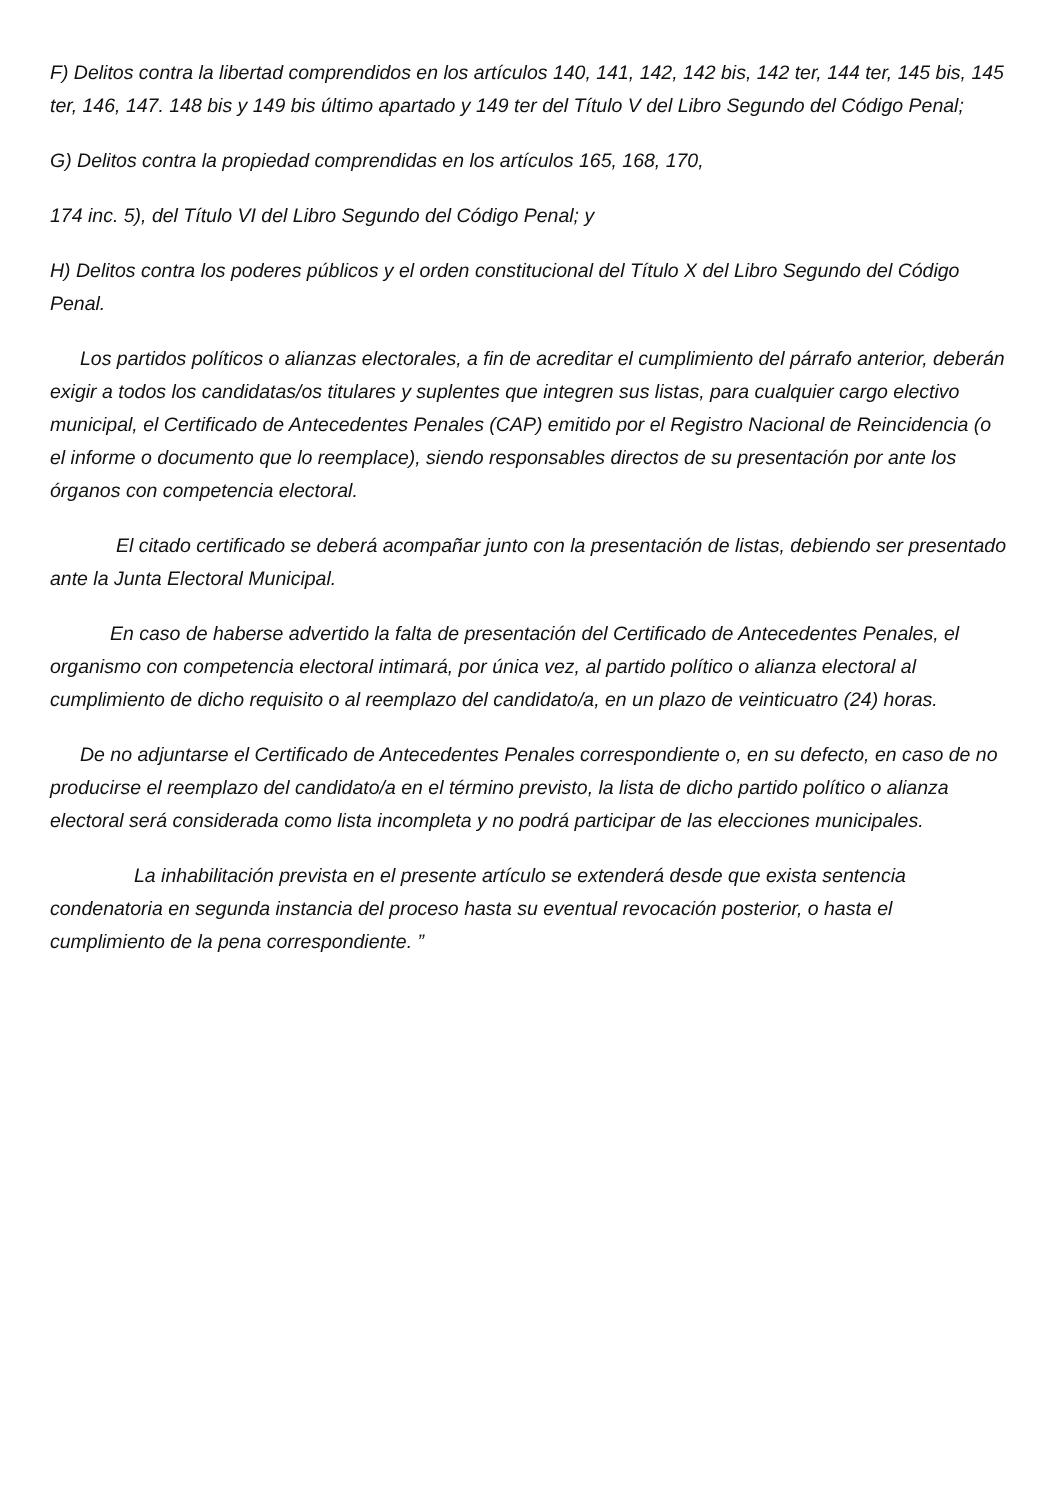F) Delitos contra la libertad comprendidos en los artículos 140, 141, 142, 142 bis, 142 ter, 144 ter, 145 bis, 145 ter, 146, 147. 148 bis y 149 bis último apartado y 149 ter del Título V del Libro Segundo del Código Penal;
G) Delitos contra la propiedad comprendidas en los artículos 165, 168, 170,
174 inc. 5), del Título VI del Libro Segundo del Código Penal; y
H) Delitos contra los poderes públicos y el orden constitucional del Título X del Libro Segundo del Código Penal.
Los partidos políticos o alianzas electorales, a fin de acreditar el cumplimiento del párrafo anterior, deberán exigir a todos los candidatas/os titulares y suplentes que integren sus listas, para cualquier cargo electivo municipal, el Certificado de Antecedentes Penales (CAP) emitido por el Registro Nacional de Reincidencia (o el informe o documento que lo reemplace), siendo responsables directos de su presentación por ante los órganos con competencia electoral.
El citado certificado se deberá acompañar junto con la presentación de listas, debiendo ser presentado ante la Junta Electoral Municipal.
En caso de haberse advertido la falta de presentación del Certificado de Antecedentes Penales, el organismo con competencia electoral intimará, por única vez, al partido político o alianza electoral al cumplimiento de dicho requisito o al reemplazo del candidato/a, en un plazo de veinticuatro (24) horas.
De no adjuntarse el Certificado de Antecedentes Penales correspondiente o, en su defecto, en caso de no producirse el reemplazo del candidato/a en el término previsto, la lista de dicho partido político o alianza electoral será considerada como lista incompleta y no podrá participar de las elecciones municipales.
La inhabilitación prevista en el presente artículo se extenderá desde que exista sentencia condenatoria en segunda instancia del proceso hasta su eventual revocación posterior, o hasta el cumplimiento de la pena correspondiente. ”